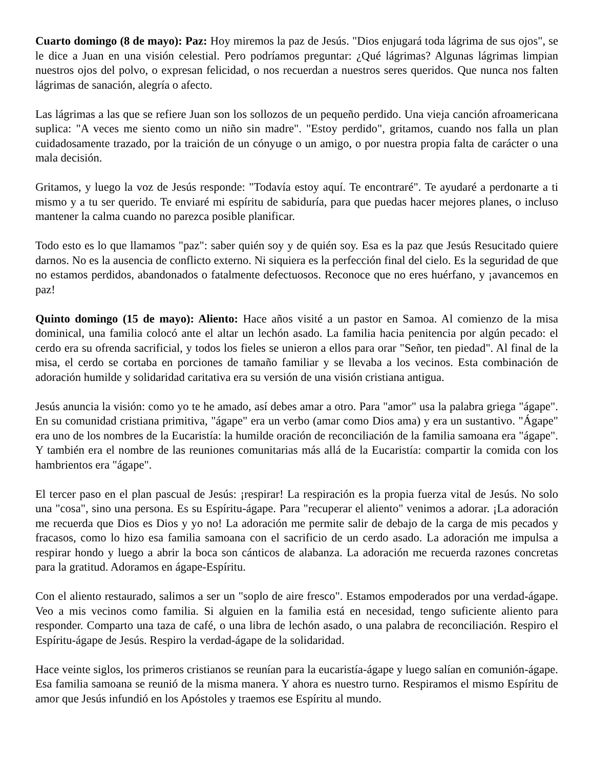Cuarto domingo (8 de mayo): Paz: Hoy miremos la paz de Jesús. "Dios enjugará toda lágrima de sus ojos", se le dice a Juan en una visión celestial. Pero podríamos preguntar: ¿Qué lágrimas? Algunas lágrimas limpian nuestros ojos del polvo, o expresan felicidad, o nos recuerdan a nuestros seres queridos. Que nunca nos falten lágrimas de sanación, alegría o afecto.
Las lágrimas a las que se refiere Juan son los sollozos de un pequeño perdido. Una vieja canción afroamericana suplica: "A veces me siento como un niño sin madre". "Estoy perdido", gritamos, cuando nos falla un plan cuidadosamente trazado, por la traición de un cónyuge o un amigo, o por nuestra propia falta de carácter o una mala decisión.
Gritamos, y luego la voz de Jesús responde: "Todavía estoy aquí. Te encontraré". Te ayudaré a perdonarte a ti mismo y a tu ser querido. Te enviaré mi espíritu de sabiduría, para que puedas hacer mejores planes, o incluso mantener la calma cuando no parezca posible planificar.
Todo esto es lo que llamamos "paz": saber quién soy y de quién soy. Esa es la paz que Jesús Resucitado quiere darnos. No es la ausencia de conflicto externo. Ni siquiera es la perfección final del cielo. Es la seguridad de que no estamos perdidos, abandonados o fatalmente defectuosos. Reconoce que no eres huérfano, y ¡avancemos en paz!
Quinto domingo (15 de mayo): Aliento: Hace años visité a un pastor en Samoa. Al comienzo de la misa dominical, una familia colocó ante el altar un lechón asado. La familia hacia penitencia por algún pecado: el cerdo era su ofrenda sacrificial, y todos los fieles se unieron a ellos para orar "Señor, ten piedad". Al final de la misa, el cerdo se cortaba en porciones de tamaño familiar y se llevaba a los vecinos. Esta combinación de adoración humilde y solidaridad caritativa era su versión de una visión cristiana antigua.
Jesús anuncia la visión: como yo te he amado, así debes amar a otro. Para "amor" usa la palabra griega "ágape". En su comunidad cristiana primitiva, "ágape" era un verbo (amar como Dios ama) y era un sustantivo. "Ágape" era uno de los nombres de la Eucaristía: la humilde oración de reconciliación de la familia samoana era "ágape". Y también era el nombre de las reuniones comunitarias más allá de la Eucaristía: compartir la comida con los hambrientos era "ágape".
El tercer paso en el plan pascual de Jesús: ¡respirar! La respiración es la propia fuerza vital de Jesús. No solo una "cosa", sino una persona. Es su Espíritu-ágape. Para "recuperar el aliento" venimos a adorar. ¡La adoración me recuerda que Dios es Dios y yo no! La adoración me permite salir de debajo de la carga de mis pecados y fracasos, como lo hizo esa familia samoana con el sacrificio de un cerdo asado. La adoración me impulsa a respirar hondo y luego a abrir la boca son cánticos de alabanza. La adoración me recuerda razones concretas para la gratitud. Adoramos en ágape-Espíritu.
Con el aliento restaurado, salimos a ser un "soplo de aire fresco". Estamos empoderados por una verdad-ágape. Veo a mis vecinos como familia. Si alguien en la familia está en necesidad, tengo suficiente aliento para responder. Comparto una taza de café, o una libra de lechón asado, o una palabra de reconciliación. Respiro el Espíritu-ágape de Jesús. Respiro la verdad-ágape de la solidaridad.
Hace veinte siglos, los primeros cristianos se reunían para la eucaristía-ágape y luego salían en comunión-ágape. Esa familia samoana se reunió de la misma manera. Y ahora es nuestro turno. Respiramos el mismo Espíritu de amor que Jesús infundió en los Apóstoles y traemos ese Espíritu al mundo.